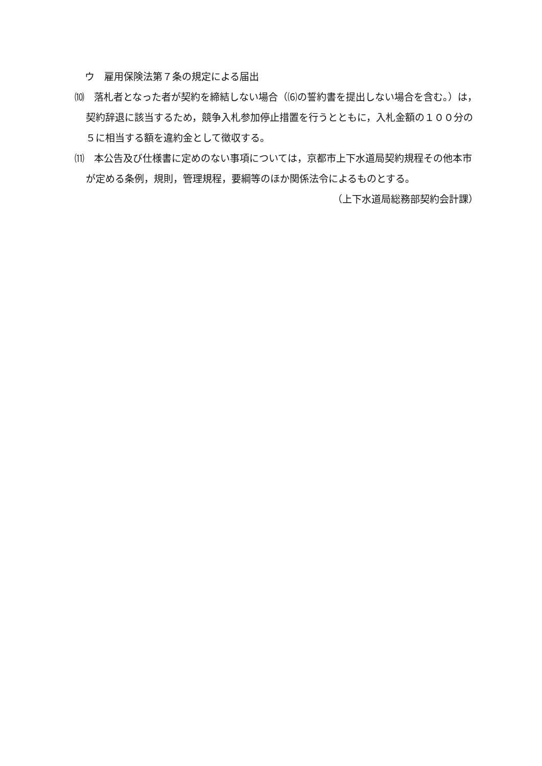ウ　雇用保険法第７条の規定による届出
⑽　落札者となった者が契約を締結しない場合（⑹の誓約書を提出しない場合を含む。）は，契約辞退に該当するため，競争入札参加停止措置を行うとともに，入札金額の１００分の５に相当する額を違約金として徴収する。
⑾　本公告及び仕様書に定めのない事項については，京都市上下水道局契約規程その他本市が定める条例，規則，管理規程，要綱等のほか関係法令によるものとする。
（上下水道局総務部契約会計課）